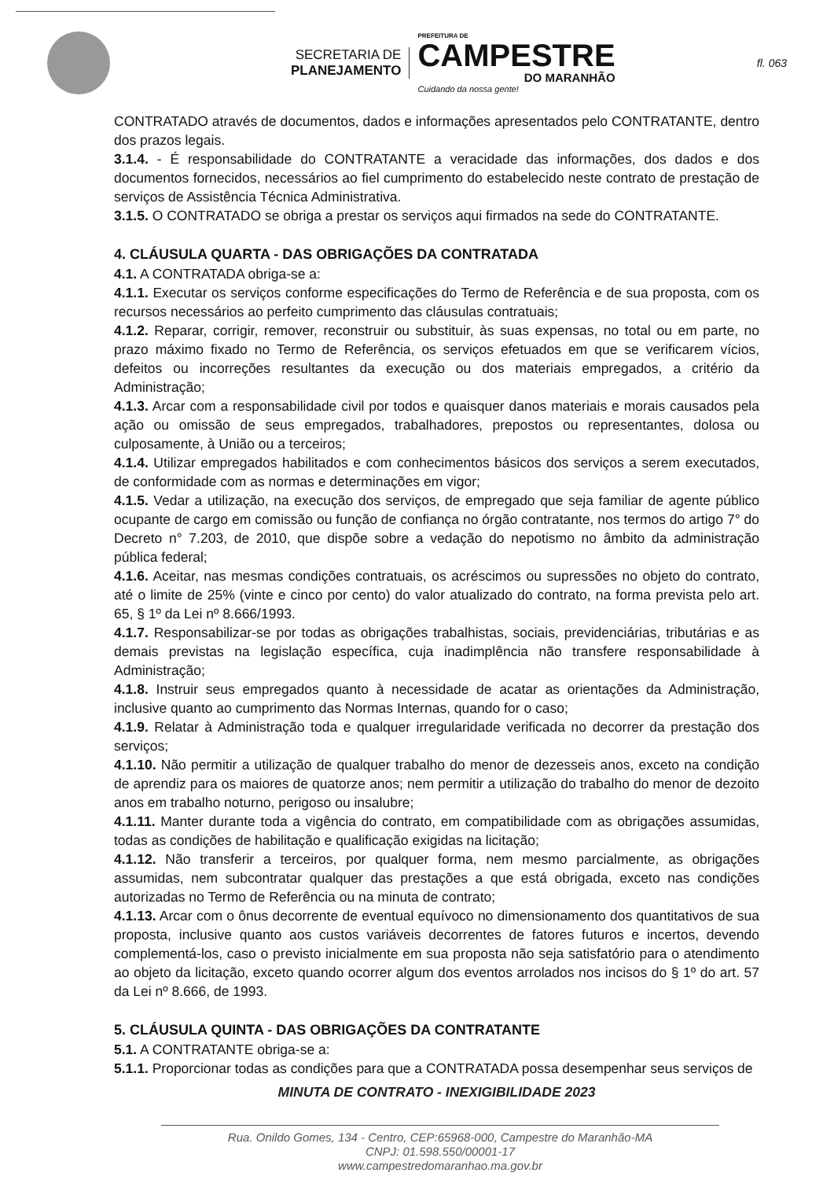SECRETARIA DE
PLANEJAMENTO
PREFEITURA DE
CAMPESTRE
DO MARANHÃO
Cuidando da nossa gente!
fl. 063
CONTRATADO através de documentos, dados e informações apresentados pelo CONTRATANTE, dentro dos prazos legais.
3.1.4. - É responsabilidade do CONTRATANTE a veracidade das informações, dos dados e dos documentos fornecidos, necessários ao fiel cumprimento do estabelecido neste contrato de prestação de serviços de Assistência Técnica Administrativa.
3.1.5. O CONTRATADO se obriga a prestar os serviços aqui firmados na sede do CONTRATANTE.
4. CLÁUSULA QUARTA - DAS OBRIGAÇÕES DA CONTRATADA
4.1. A CONTRATADA obriga-se a:
4.1.1. Executar os serviços conforme especificações do Termo de Referência e de sua proposta, com os recursos necessários ao perfeito cumprimento das cláusulas contratuais;
4.1.2. Reparar, corrigir, remover, reconstruir ou substituir, às suas expensas, no total ou em parte, no prazo máximo fixado no Termo de Referência, os serviços efetuados em que se verificarem vícios, defeitos ou incorreções resultantes da execução ou dos materiais empregados, a critério da Administração;
4.1.3. Arcar com a responsabilidade civil por todos e quaisquer danos materiais e morais causados pela ação ou omissão de seus empregados, trabalhadores, prepostos ou representantes, dolosa ou culposamente, à União ou a terceiros;
4.1.4. Utilizar empregados habilitados e com conhecimentos básicos dos serviços a serem executados, de conformidade com as normas e determinações em vigor;
4.1.5. Vedar a utilização, na execução dos serviços, de empregado que seja familiar de agente público ocupante de cargo em comissão ou função de confiança no órgão contratante, nos termos do artigo 7° do Decreto n° 7.203, de 2010, que dispõe sobre a vedação do nepotismo no âmbito da administração pública federal;
4.1.6. Aceitar, nas mesmas condições contratuais, os acréscimos ou supressões no objeto do contrato, até o limite de 25% (vinte e cinco por cento) do valor atualizado do contrato, na forma prevista pelo art. 65, § 1º da Lei nº 8.666/1993.
4.1.7. Responsabilizar-se por todas as obrigações trabalhistas, sociais, previdenciárias, tributárias e as demais previstas na legislação específica, cuja inadimplência não transfere responsabilidade à Administração;
4.1.8. Instruir seus empregados quanto à necessidade de acatar as orientações da Administração, inclusive quanto ao cumprimento das Normas Internas, quando for o caso;
4.1.9. Relatar à Administração toda e qualquer irregularidade verificada no decorrer da prestação dos serviços;
4.1.10. Não permitir a utilização de qualquer trabalho do menor de dezesseis anos, exceto na condição de aprendiz para os maiores de quatorze anos; nem permitir a utilização do trabalho do menor de dezoito anos em trabalho noturno, perigoso ou insalubre;
4.1.11. Manter durante toda a vigência do contrato, em compatibilidade com as obrigações assumidas, todas as condições de habilitação e qualificação exigidas na licitação;
4.1.12. Não transferir a terceiros, por qualquer forma, nem mesmo parcialmente, as obrigações assumidas, nem subcontratar qualquer das prestações a que está obrigada, exceto nas condições autorizadas no Termo de Referência ou na minuta de contrato;
4.1.13. Arcar com o ônus decorrente de eventual equívoco no dimensionamento dos quantitativos de sua proposta, inclusive quanto aos custos variáveis decorrentes de fatores futuros e incertos, devendo complementá-los, caso o previsto inicialmente em sua proposta não seja satisfatório para o atendimento ao objeto da licitação, exceto quando ocorrer algum dos eventos arrolados nos incisos do § 1º do art. 57 da Lei nº 8.666, de 1993.
5. CLÁUSULA QUINTA - DAS OBRIGAÇÕES DA CONTRATANTE
5.1. A CONTRATANTE obriga-se a:
5.1.1. Proporcionar todas as condições para que a CONTRATADA possa desempenhar seus serviços de
MINUTA DE CONTRATO - INEXIGIBILIDADE 2023
Rua. Onildo Gomes, 134 - Centro, CEP:65968-000, Campestre do Maranhão-MA
CNPJ: 01.598.550/00001-17
www.campestredomaranhao.ma.gov.br